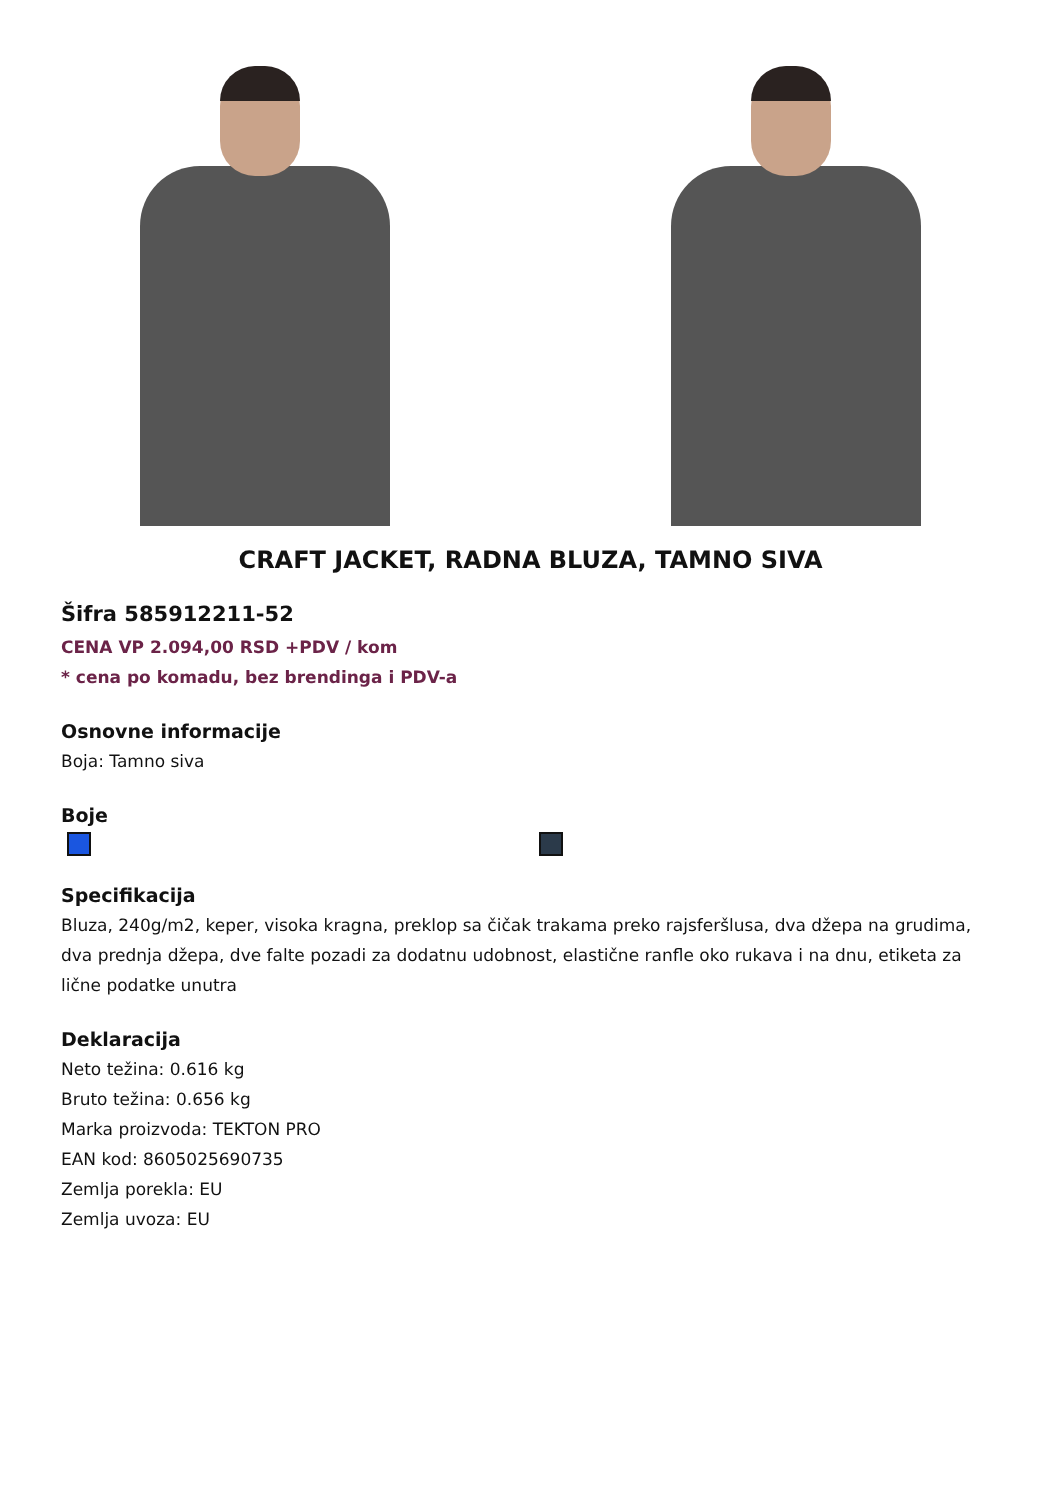CRAFT JACKET, RADNA BLUZA, TAMNO SIVA
Šifra 585912211-52
CENA VP 2.094,00 RSD +PDV / kom
* cena po komadu, bez brendinga i PDV-a
Osnovne informacije
Boja: Tamno siva
Boje
Specifikacija
Bluza, 240g/m2, keper, visoka kragna, preklop sa čičak trakama preko rajsferšlusa, dva džepa na grudima, dva prednja džepa, dve falte pozadi za dodatnu udobnost, elastične ranfle oko rukava i na dnu, etiketa za lične podatke unutra
Deklaracija
Neto težina: 0.616 kg
Bruto težina: 0.656 kg
Marka proizvoda: TEKTON PRO
EAN kod: 8605025690735
Zemlja porekla: EU
Zemlja uvoza: EU